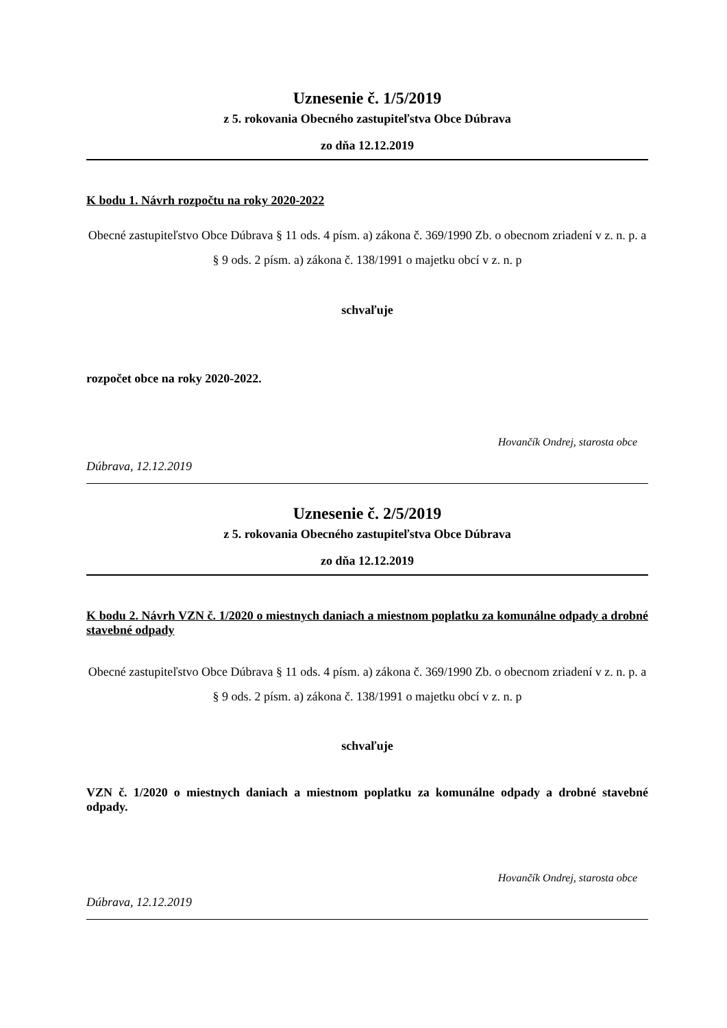Uznesenie č. 1/5/2019
z 5. rokovania Obecného zastupiteľstva Obce Dúbrava
zo dňa 12.12.2019
K bodu 1. Návrh rozpočtu na roky 2020-2022
Obecné zastupiteľstvo Obce Dúbrava § 11 ods. 4 písm. a) zákona č. 369/1990 Zb. o obecnom zriadení v z. n. p. a § 9 ods. 2 písm. a) zákona č. 138/1991 o majetku obcí v z. n. p
schvaľuje
rozpočet obce na roky 2020-2022.
Hovančík Ondrej, starosta obce
Dúbrava, 12.12.2019
Uznesenie č. 2/5/2019
z 5. rokovania Obecného zastupiteľstva Obce Dúbrava
zo dňa 12.12.2019
K bodu 2. Návrh VZN č. 1/2020 o miestnych daniach a miestnom poplatku za komunálne odpady a drobné stavebné odpady
Obecné zastupiteľstvo Obce Dúbrava § 11 ods. 4 písm. a) zákona č. 369/1990 Zb. o obecnom zriadení v z. n. p. a § 9 ods. 2 písm. a) zákona č. 138/1991 o majetku obcí v z. n. p
schvaľuje
VZN č. 1/2020 o miestnych daniach a miestnom poplatku za komunálne odpady a drobné stavebné odpady.
Hovančík Ondrej, starosta obce
Dúbrava, 12.12.2019